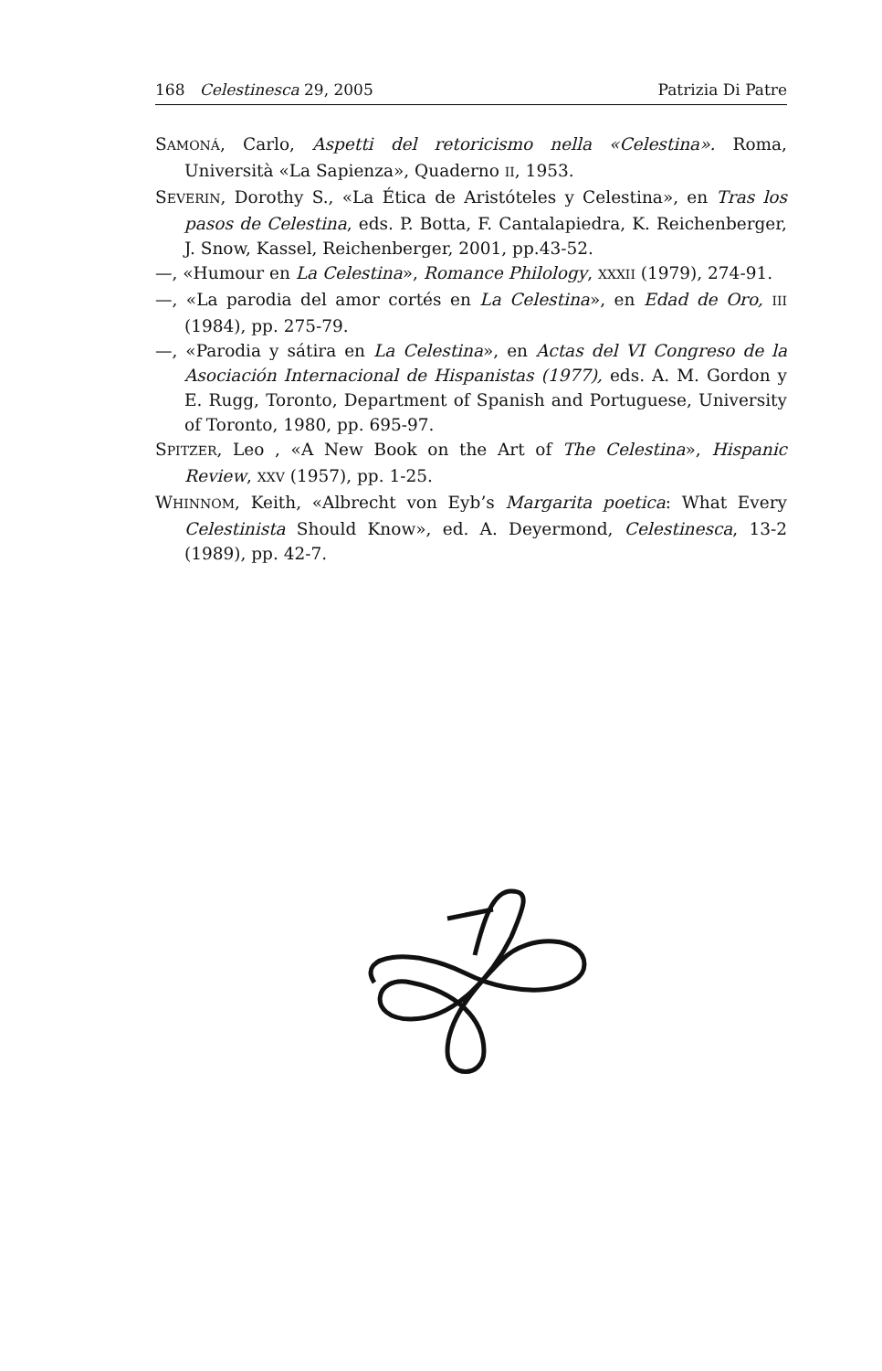168 Celestinesca 29, 2005 Patrizia Di Patre
SAMONÁ, Carlo, Aspetti del retoricismo nella «Celestina». Roma, Università «La Sapienza», Quaderno II, 1953.
SEVERIN, Dorothy S., «La Ética de Aristóteles y Celestina», en Tras los pasos de Celestina, eds. P. Botta, F. Cantalapiedra, K. Reichenberger, J. Snow, Kassel, Reichenberger, 2001, pp.43-52.
—, «Humour en La Celestina», Romance Philology, XXXII (1979), 274-91.
—, «La parodia del amor cortés en La Celestina», en Edad de Oro, III (1984), pp. 275-79.
—, «Parodia y sátira en La Celestina», en Actas del VI Congreso de la Asociación Internacional de Hispanistas (1977), eds. A. M. Gordon y E. Rugg, Toronto, Department of Spanish and Portuguese, University of Toronto, 1980, pp. 695-97.
SPITZER, Leo , «A New Book on the Art of The Celestina», Hispanic Review, XXV (1957), pp. 1-25.
WHINNOM, Keith, «Albrecht von Eyb’s Margarita poetica: What Every Celestinista Should Know», ed. A. Deyermond, Celestinesca, 13-2 (1989), pp. 42-7.